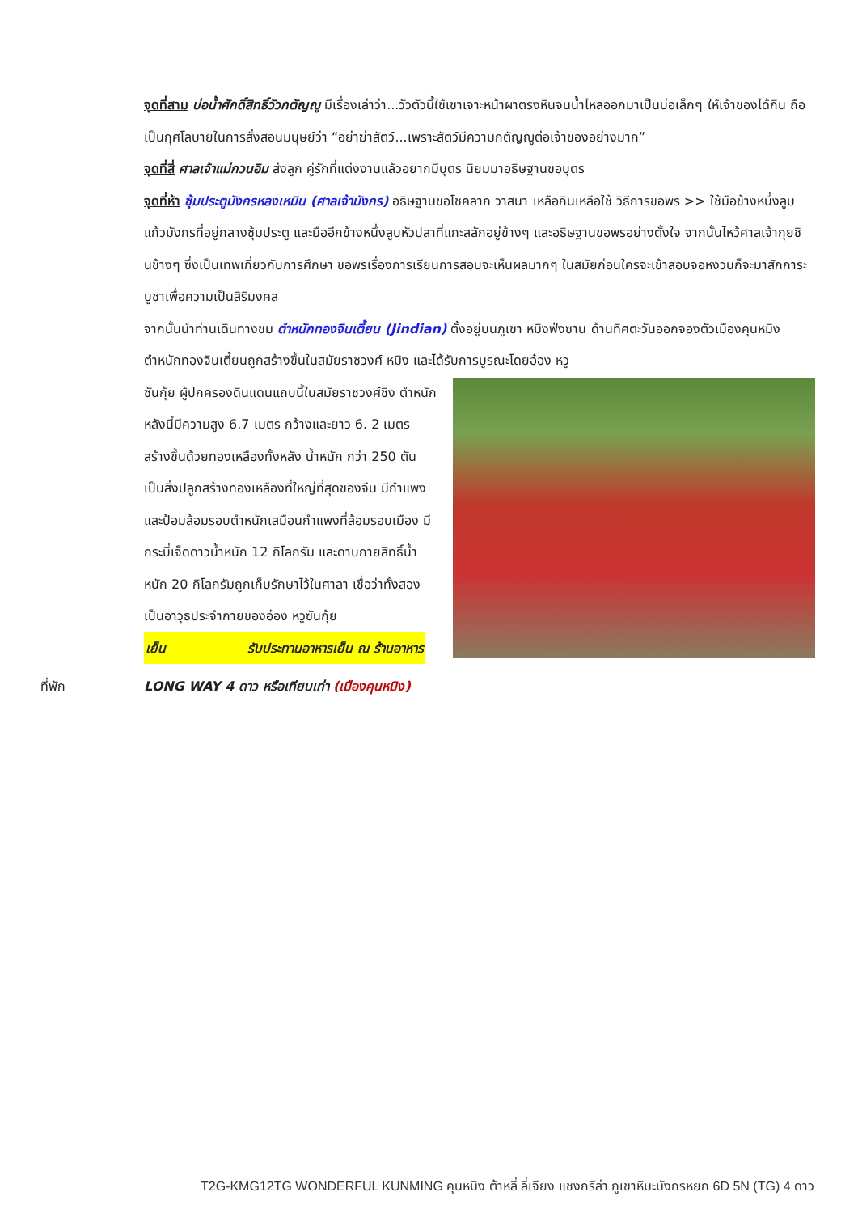จุดที่สาม บ่อน้ำศักดิ์สิทธิ์วัวกตัญญู มีเรื่องเล่าว่า...วัวตัวนี้ใช้เขาเจาะหน้าผาตรงหินจนน้ำไหลออกมาเป็นบ่อเล็กๆ ให้เจ้าของได้กิน ถือเป็นกุศโลบายในการสั่งสอนมนุษย์ว่า “อย่าฆ่าสัตว์...เพราะสัตว์มีความกตัญญูต่อเจ้าของอย่างมาก”
จุดที่สี่ ศาลเจ้าแม่กวนอิม ส่งลูก คู่รักที่แต่งงานแล้วอยากมีบุตร นิยมมาอธิษฐานขอบุตร
จุดที่ห้า ซุ้มประตูมังกรหลงเหมิน (ศาลเจ้ามังกร) อธิษฐานขอโชคลาภ วาสนา เหลือกินเหลือใช้ วิธีการขอพร >> ใช้มือข้างหนึ่งลูบแก้วมังกรที่อยู่กลางซุ้มประตู และมืออีกข้างหนึ่งลูบหัวปลาที่แกะสลักอยู่ข้างๆ และอธิษฐานขอพรอย่างตั้งใจ จากนั้นไหว้ศาลเจ้ากุยซินข้างๆ ซึ่งเป็นเทพเกี่ยวกับการศึกษา ขอพรเรื่องการเรียนการสอบจะเห็นผลมากๆ ในสมัยก่อนใครจะเข้าสอบจอหงวนก็จะมาสักการะบูชาเพื่อความเป็นสิริมงคล
จากนั้นนำท่านเดินทางชม ตำหนักทองจินเตี้ยน (Jindian) ตั้งอยู่บนภูเขา หมิงฟ่งซาน ด้านทิศตะวันออกจองตัวเมืองคุนหมิง ตำหนักทองจินเตี้ยนถูกสร้างขึ้นในสมัยราชวงศ์ หมิง และได้รับการบูรณะโดยอ๋อง หวู
ซันกุ้ย ผู้ปกครองดินแดนแถบนี้ในสมัยราชวงศ์ชิง ตำหนักหลังนี้มีความสูง 6.7 เมตร กว้างและยาว 6. 2 เมตร สร้างขึ้นด้วยทองเหลืองทั้งหลัง น้ำหนัก กว่า 250 ตัน เป็นสิ่งปลูกสร้างทองเหลืองที่ใหญ่ที่สุดของจีน มีกำแพงและป้อมล้อมรอบตำหนักเสมือนกำแพงที่ล้อมรอบเมือง มีกระบี่เจ็ดดาวน้ำหนัก 12 กิโลกรัม และดาบกายสิทธิ์น้ำหนัก 20 กิโลกรัมถูกเก็บรักษาไว้ในศาลา เชื่อว่าทั้งสองเป็นอาวุธประจำกายของอ๋อง หวูซันกุ้ย
เย็น รับประทานอาหารเย็น ณ ร้านอาหาร
ที่พัก LONG WAY 4 ดาว หรือเทียบเท่า (เมืองคุนหมิง)
T2G-KMG12TG WONDERFUL KUNMING คุนหมิง ต้าหลี่ ลี่เจียง แชงกรีล่า ภูเขาหิมะมังกรหยก 6D 5N (TG) 4 ดาว